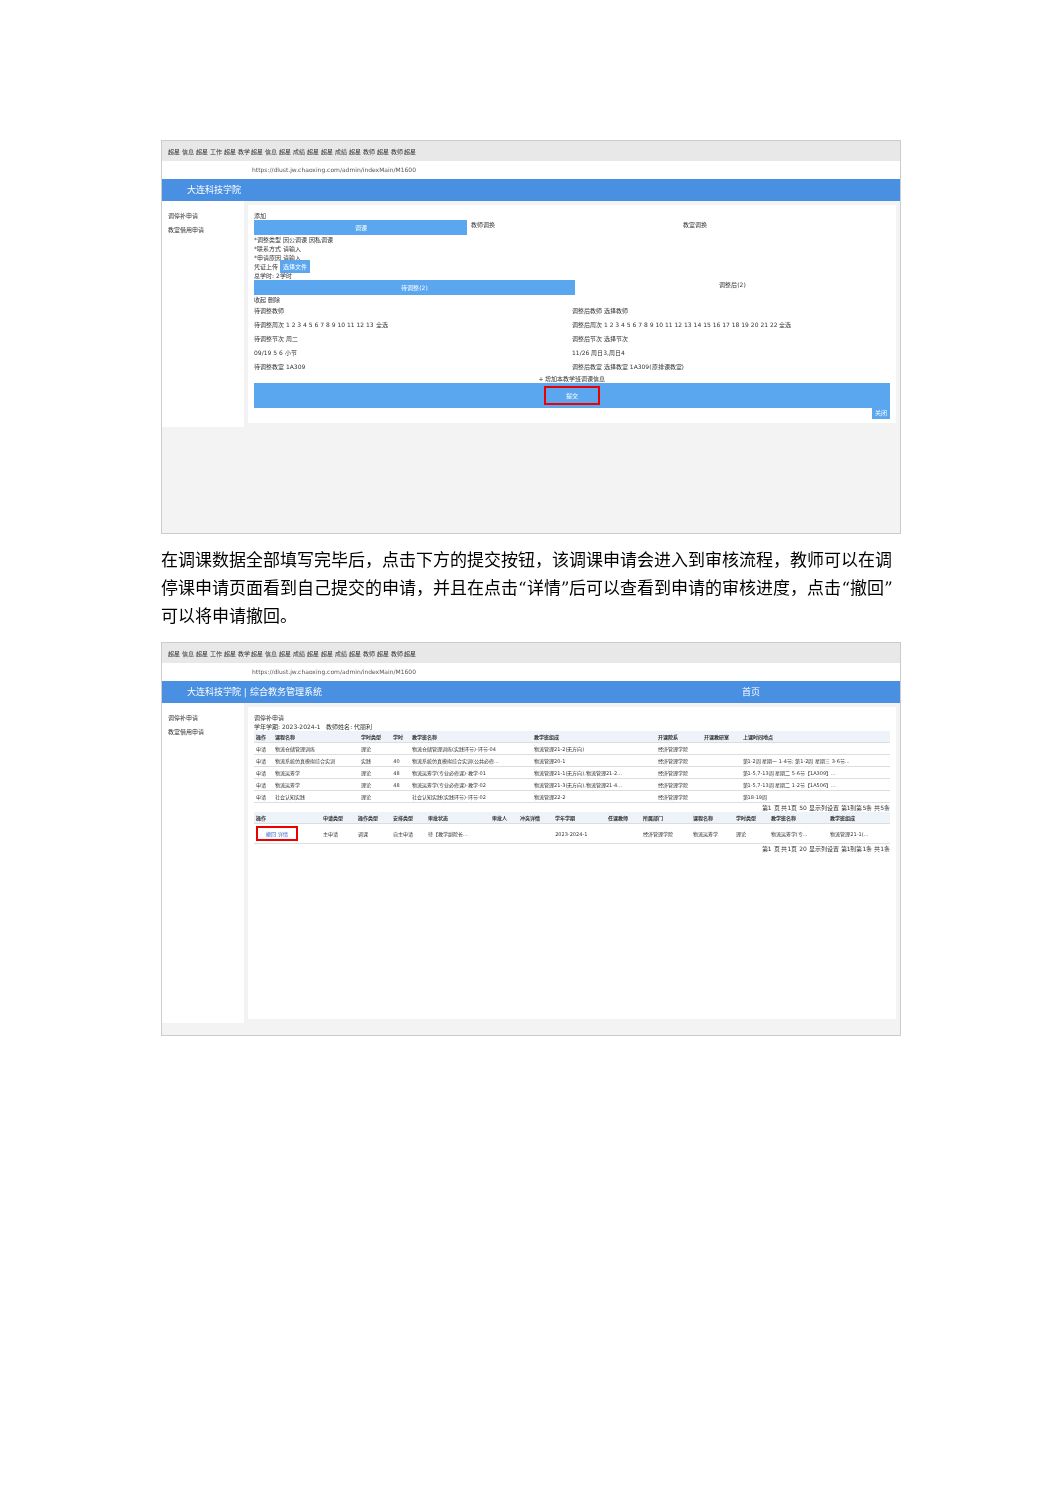超星 信息 超星 工作 超星 教学 超星 信息 超星 成绩 超星 超星 成绩 超星 教师 超星 教师 超星
https://dlust.jw.chaoxing.com/admin/indexMain/M1600
大连科技学院
调停补申请
教室借用申请
添加
调课
教师调换 教室调换
*调整类型 因公调课 因私调课
*联系方式 请输入
*申请原因 请输入
凭证上传 选择文件
总学时: 2学时
待调整(2)
调整后(2)
收起 删除
待调整教师
待调整周次 1 2 3 4 5 6 7 8 9 10 11 12 13 全选
待调整节次 周二
09/19 5 6 小节
待调整教室 1A309
调整后教师 选择教师
调整后周次 1 2 3 4 5 6 7 8 9 10 11 12 13 14 15 16 17 18 19 20 21 22 全选
调整后节次 选择节次
11/26 周日3,周日4
调整后教室 选择教室 1A309(原排课教室)
+ 增加本教学班调课信息
提交
关闭
在调课数据全部填写完毕后，点击下方的提交按钮，该调课申请会进入到审核流程，教师可以在调停课申请页面看到自己提交的申请，并且在点击“详情”后可以查看到申请的审核进度，点击“撤回”可以将申请撤回。
超星 信息 超星 工作 超星 教学 超星 信息 超星 成绩 超星 超星 成绩 超星 教师 超星 教师 超星
https://dlust.jw.chaoxing.com/admin/indexMain/M1600
大连科技学院 | 综合教务管理系统 首页
调停补申请
教室借用申请
调停补申请
学年学期: 2023-2024-1 教师姓名: 代丽利
| 操作 | 课程名称 | 学时类型 | 学时 | 教学班名称 | 教学班组成 | 开课院系 | 开课教研室 | 上课时间地点 |
| --- | --- | --- | --- | --- | --- | --- | --- | --- |
| 申请 | 物流仓储管理训练 | 理论 | | 物流仓储管理训练(实践环节)-环节-04 | 物流管理21-2(无方向) | 经济管理学院 | | |
| 申请 | 物流系统仿真模拟综合实训 | 实践 | 40 | 物流系统仿真模拟综合实训(公共必修... | 物流管理20-1 | 经济管理学院 | | 第1-2周 星期一 1-4节; 第1-2周 星期三 3-6节... |
| 申请 | 物流运筹学 | 理论 | 48 | 物流运筹学(专业必修课)-教学-01 | 物流管理21-1(无方向),物流管理21-2... | 经济管理学院 | | 第1-5,7-13周 星期二 5-6节【1A309】... |
| 申请 | 物流运筹学 | 理论 | 48 | 物流运筹学(专业必修课)-教学-02 | 物流管理21-3(无方向),物流管理21-4... | 经济管理学院 | | 第1-5,7-13周 星期二 1-2节【1A506】... |
| 申请 | 社会认知实践 | 理论 | | 社会认知实践(实践环节)-环节-02 | 物流管理22-2 | 经济管理学院 | | 第18-19周 |
第1 页 共1页 50 显示列设置 第1到第5条 共5条
| 操作 | 申请类型 | 操作类型 | 安排类型 | 审批状态 | 审批人 | 冲突详情 | 学年学期 | 任课教师 | 所属部门 | 课程名称 | 学时类型 | 教学班名称 | 教学班组成 |
| --- | --- | --- | --- | --- | --- | --- | --- | --- | --- | --- | --- | --- | --- |
| 撤回 详情 | 主申请 | 调课 | 自主申请 | 待【教学副院长... | | | 2023-2024-1 | | 经济管理学院 | 物流运筹学 | 理论 | 物流运筹学(专... | 物流管理21-1(... |
第1 页 共1页 20 显示列设置 第1到第1条 共1条